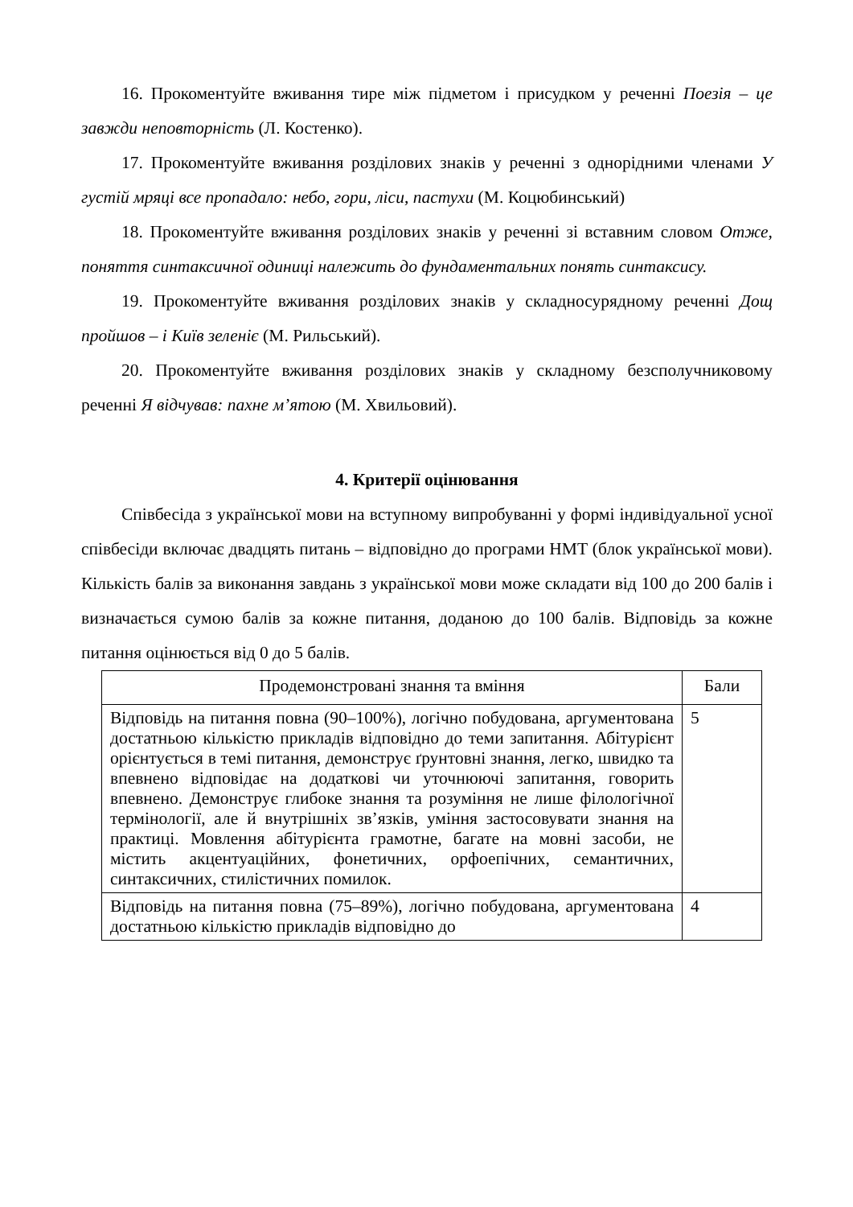16. Прокоментуйте вживання тире між підметом і присудком у реченні Поезія – це завжди неповторність (Л. Костенко).
17. Прокоментуйте вживання розділових знаків у реченні з однорідними членами У густій мряці все пропадало: небо, гори, ліси, пастухи (М. Коцюбинський)
18. Прокоментуйте вживання розділових знаків у реченні зі вставним словом Отже, поняття синтаксичної одиниці належить до фундаментальних понять синтаксису.
19. Прокоментуйте вживання розділових знаків у складносурядному реченні Дощ пройшов – і Київ зеленіє (М. Рильський).
20. Прокоментуйте вживання розділових знаків у складному безсполучниковому реченні Я відчував: пахне м’ятою (М. Хвильовий).
4. Критерії оцінювання
Співбесіда з української мови на вступному випробуванні у формі індивідуальної усної співбесіди включає двадцять питань – відповідно до програми НМТ (блок української мови). Кількість балів за виконання завдань з української мови може складати від 100 до 200 балів і визначається сумою балів за кожне питання, доданою до 100 балів. Відповідь за кожне питання оцінюється від 0 до 5 балів.
| Продемонстровані знання та вміння | Бали |
| --- | --- |
| Відповідь на питання повна (90–100%), логічно побудована, аргументована достатньою кількістю прикладів відповідно до теми запитання. Абітурієнт орієнтується в темі питання, демонструє ґрунтовні знання, легко, швидко та впевнено відповідає на додаткові чи уточнюючі запитання, говорить впевнено. Демонструє глибоке знання та розуміння не лише філологічної термінології, але й внутрішніх зв’язків, уміння застосовувати знання на практиці. Мовлення абітурієнта грамотне, багате на мовні засоби, не містить акцентуаційних, фонетичних, орфоепічних, семантичних, синтаксичних, стилістичних помилок. | 5 |
| Відповідь на питання повна (75–89%), логічно побудована, аргументована достатньою кількістю прикладів відповідно до | 4 |